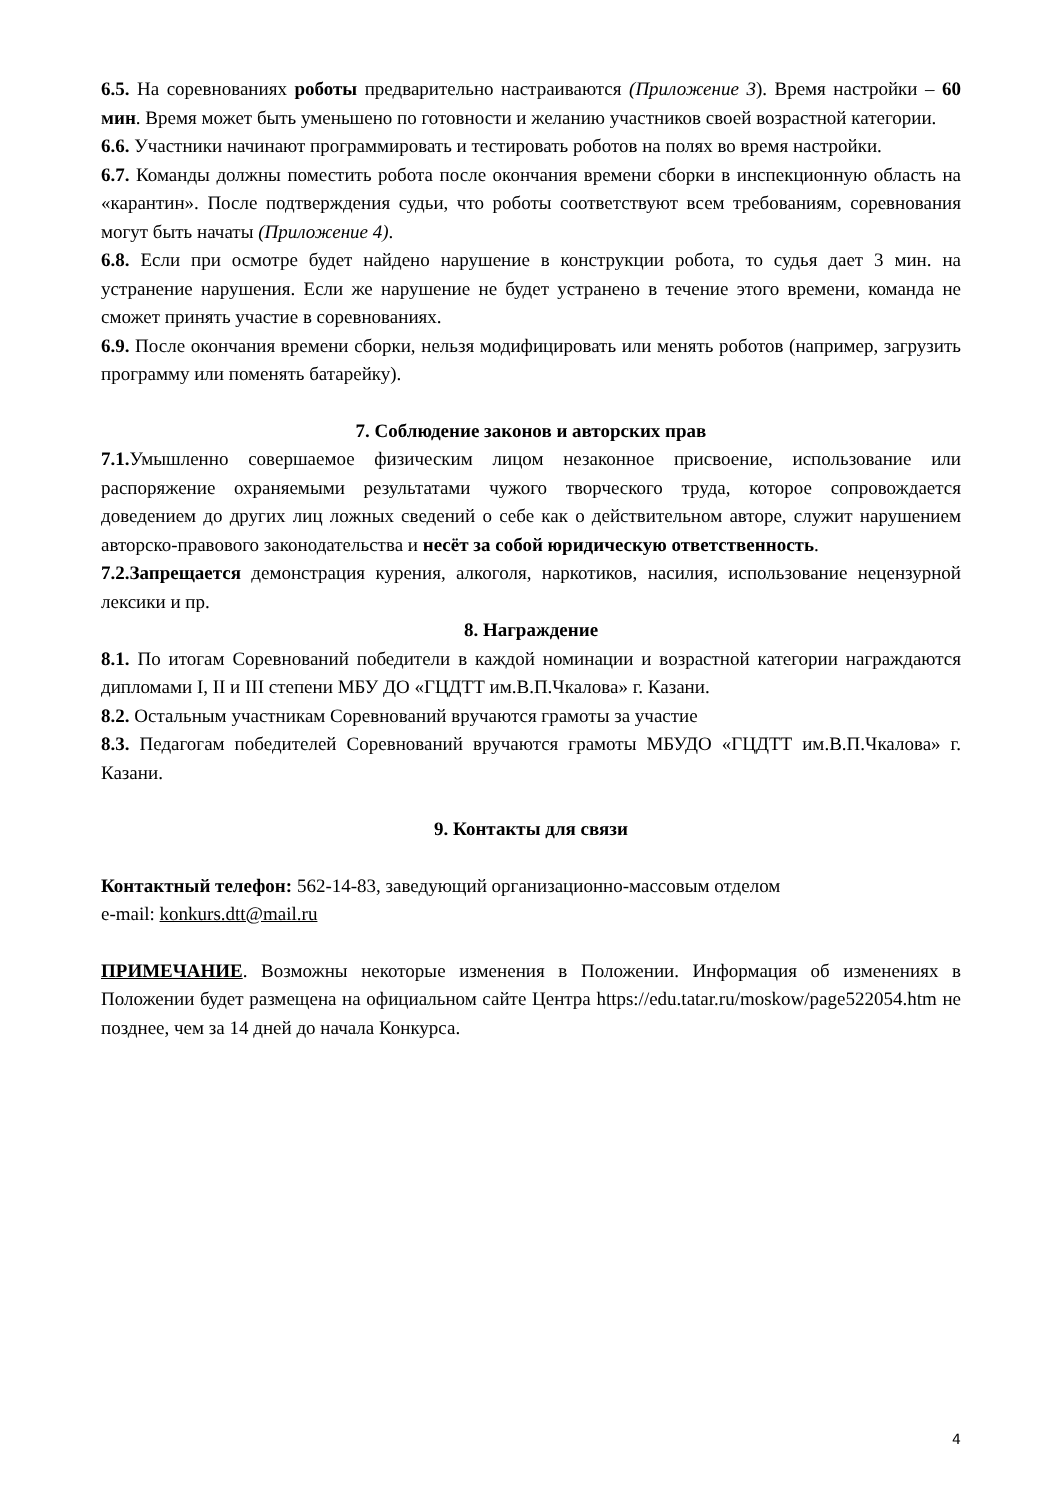6.5. На соревнованиях роботы предварительно настраиваются (Приложение 3). Время настройки – 60 мин. Время может быть уменьшено по готовности и желанию участников своей возрастной категории.
6.6. Участники начинают программировать и тестировать роботов на полях во время настройки.
6.7. Команды должны поместить робота после окончания времени сборки в инспекционную область на «карантин». После подтверждения судьи, что роботы соответствуют всем требованиям, соревнования могут быть начаты (Приложение 4).
6.8. Если при осмотре будет найдено нарушение в конструкции робота, то судья дает 3 мин. на устранение нарушения. Если же нарушение не будет устранено в течение этого времени, команда не сможет принять участие в соревнованиях.
6.9. После окончания времени сборки, нельзя модифицировать или менять роботов (например, загрузить программу или поменять батарейку).
7. Соблюдение законов и авторских прав
7.1. Умышленно совершаемое физическим лицом незаконное присвоение, использование или распоряжение охраняемыми результатами чужого творческого труда, которое сопровождается доведением до других лиц ложных сведений о себе как о действительном авторе, служит нарушением авторско-правового законодательства и несёт за собой юридическую ответственность.
7.2.Запрещается демонстрация курения, алкоголя, наркотиков, насилия, использование нецензурной лексики и пр.
8. Награждение
8.1. По итогам Соревнований победители в каждой номинации и возрастной категории награждаются дипломами I, II и III степени МБУ ДО «ГЦДТТ им.В.П.Чкалова» г. Казани.
8.2. Остальным участникам Соревнований вручаются грамоты за участие
8.3. Педагогам победителей Соревнований вручаются грамоты МБУДО «ГЦДТТ им.В.П.Чкалова» г. Казани.
9. Контакты для связи
Контактный телефон: 562-14-83, заведующий организационно-массовым отделом
e-mail: konkurs.dtt@mail.ru
ПРИМЕЧАНИЕ. Возможны некоторые изменения в Положении. Информация об изменениях в Положении будет размещена на официальном сайте Центра https://edu.tatar.ru/moskow/page522054.htm не позднее, чем за 14 дней до начала Конкурса.
4